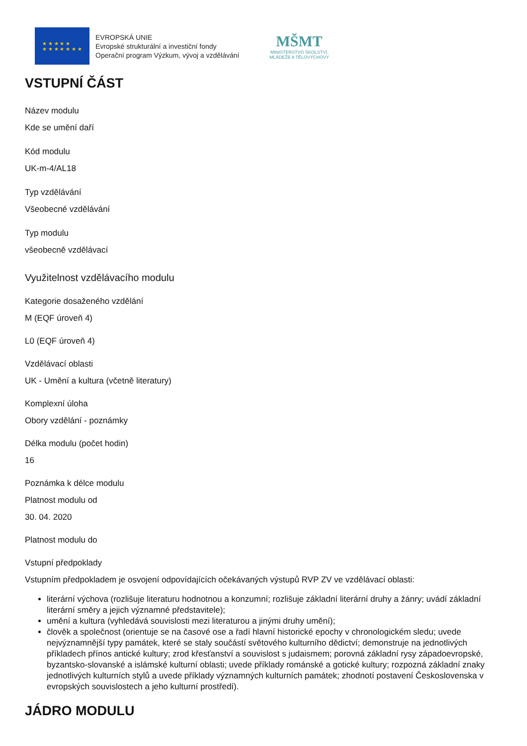★ ★ ★ ★ ★
★ ★ ★ ★ ★ ★ ★
EVROPSKÁ UNIE
Evropské strukturální a investiční fondy
Operační program Výzkum, vývoj a vzdělávání
MŠMT
MINISTERSTVO ŠKOLSTVÍ,
MLÁDEŽE A TĚLOVÝCHOVY
VSTUPNÍ ČÁST
Název modulu
Kde se umění daří
Kód modulu
UK-m-4/AL18
Typ vzdělávání
Všeobecné vzdělávání
Typ modulu
všeobecně vzdělávací
Využitelnost vzdělávacího modulu
Kategorie dosaženého vzdělání
M (EQF úroveň 4)
L0 (EQF úroveň 4)
Vzdělávací oblasti
UK - Umění a kultura (včetně literatury)
Komplexní úloha
Obory vzdělání - poznámky
Délka modulu (počet hodin)
16
Poznámka k délce modulu
Platnost modulu od
30. 04. 2020
Platnost modulu do
Vstupní předpoklady
Vstupním předpokladem je osvojení odpovídajících očekávaných výstupů RVP ZV ve vzdělávací oblasti:
literární výchova (rozlišuje literaturu hodnotnou a konzumní; rozlišuje základní literární druhy a žánry; uvádí základní literární směry a jejich významné představitele);
umění a kultura (vyhledává souvislosti mezi literaturou a jinými druhy umění);
člověk a společnost (orientuje se na časové ose a řadí hlavní historické epochy v chronologickém sledu; uvede nejvýznamnější typy památek, které se staly součástí světového kulturního dědictví; demonstruje na jednotlivých příkladech přínos antické kultury; zrod křesťanství a souvislost s judaismem; porovná základní rysy západoevropské, byzantsko-slovanské a islámské kulturní oblasti; uvede příklady románské a gotické kultury; rozpozná základní znaky jednotlivých kulturních stylů a uvede příklady významných kulturních památek; zhodnotí postavení Československa v evropských souvislostech a jeho kulturní prostředí).
JÁDRO MODULU